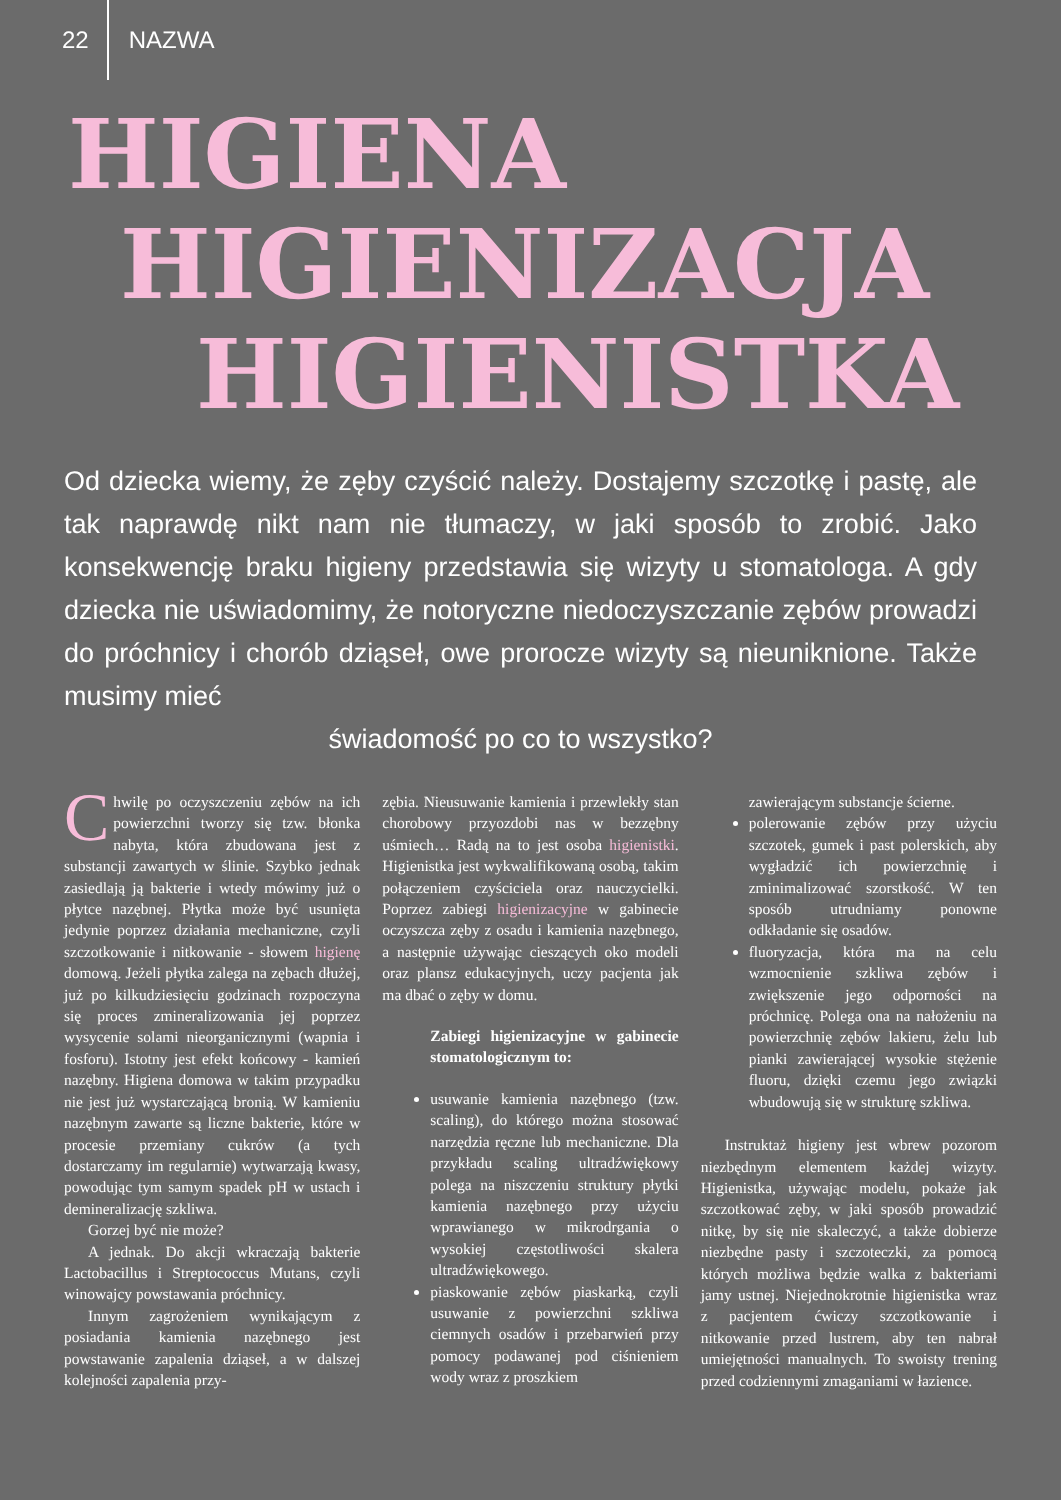22 NAZWA
HIGIENA
HIGIENIZACJA
HIGIENISTKA
Od dziecka wiemy, że zęby czyścić należy. Dostajemy szczotkę i pastę, ale tak naprawdę nikt nam nie tłumaczy, w jaki sposób to zrobić. Jako konsekwencję braku higieny przedstawia się wizyty u stomatologa. A gdy dziecka nie uświadomimy, że notoryczne niedoczyszczanie zębów prowadzi do próchnicy i chorób dziąseł, owe prorocze wizyty są nieuniknione. Także musimy mieć
świadomość po co to wszystko?
Chwilę po oczyszczeniu zębów na ich powierzchni tworzy się tzw. błonka nabyta, która zbudowana jest z substancji zawartych w ślinie. Szybko jednak zasiedlają ją bakterie i wtedy mówimy już o płytce nazębnej. Płytka może być usunięta jedynie poprzez działania mechaniczne, czyli szczotkowanie i nitkowanie - słowem higienę domową. Jeżeli płytka zalega na zębach dłużej, już po kilkudziesięciu godzinach rozpoczyna się proces zmineralizowania jej poprzez wysycenie solami nieorganicznymi (wapnia i fosforu). Istotny jest efekt końcowy - kamień nazębny. Higiena domowa w takim przypadku nie jest już wystarczającą bronią. W kamieniu nazębnym zawarte są liczne bakterie, które w procesie przemiany cukrów (a tych dostarczamy im regularnie) wytwarzają kwasy, powodując tym samym spadek pH w ustach i demineralizację szkliwa.
Gorzej być nie może?
A jednak. Do akcji wkraczają bakterie Lactobacillus i Streptococcus Mutans, czyli winowajcy powstawania próchnicy.
Innym zagrożeniem wynikającym z posiadania kamienia nazębnego jest powstawanie zapalenia dziąseł, a w dalszej kolejności zapalenia przy-
zębia. Nieusuwanie kamienia i przewlekły stan chorobowy przyozdobi nas w bezzębny uśmiech… Radą na to jest osoba higienistki. Higienistka jest wykwalifikowaną osobą, takim połączeniem czyściciela oraz nauczycielki. Poprzez zabiegi higienizacyjne w gabinecie oczyszcza zęby z osadu i kamienia nazębnego, a następnie używając cieszących oko modeli oraz plansz edukacyjnych, uczy pacjenta jak ma dbać o zęby w domu.
Zabiegi higienizacyjne w gabinecie stomatologicznym to:
usuwanie kamienia nazębnego (tzw. scaling), do którego można stosować narzędzia ręczne lub mechaniczne. Dla przykładu scaling ultradźwiękowy polega na niszczeniu struktury płytki kamienia nazębnego przy użyciu wprawianego w mikrodrgania o wysokiej częstotliwości skalera ultradźwiękowego.
piaskowanie zębów piaskarką, czyli usuwanie z powierzchni szkliwa ciemnych osadów i przebarwień przy pomocy podawanej pod ciśnieniem wody wraz z proszkiem
zawierającym substancje ścierne.
polerowanie zębów przy użyciu szczotek, gumek i past polerskich, aby wygładzić ich powierzchnię i zminimalizować szorstkość. W ten sposób utrudniamy ponowne odkładanie się osadów.
fluoryzacja, która ma na celu wzmocnienie szkliwa zębów i zwiększenie jego odporności na próchnicę. Polega ona na nałożeniu na powierzchnię zębów lakieru, żelu lub pianki zawierającej wysokie stężenie fluoru, dzięki czemu jego związki wbudowują się w strukturę szkliwa.
Instruktaż higieny jest wbrew pozorom niezbędnym elementem każdej wizyty. Higienistka, używając modelu, pokaże jak szczotkować zęby, w jaki sposób prowadzić nitkę, by się nie skaleczyć, a także dobierze niezbędne pasty i szczoteczki, za pomocą których możliwa będzie walka z bakteriami jamy ustnej. Niejednokrotnie higienistka wraz z pacjentem ćwiczy szczotkowanie i nitkowanie przed lustrem, aby ten nabrał umiejętności manualnych. To swoisty trening przed codziennymi zmaganiami w łazience.